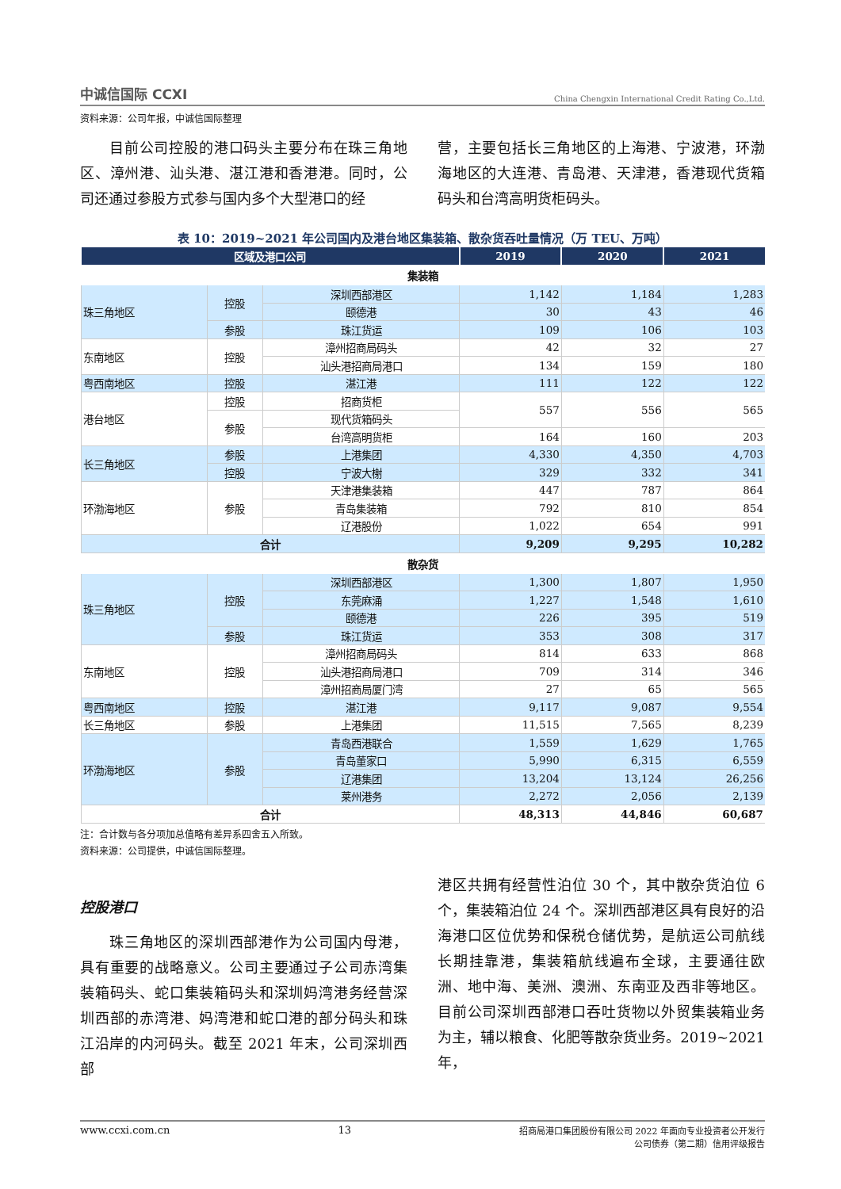中诚信国际 CCXI China Chengxin International Credit Rating Co.,Ltd.
资料来源：公司年报，中诚信国际整理
  目前公司控股的港口码头主要分布在珠三角地区、漳州港、汕头港、湛江港和香港港。同时，公司还通过参股方式参与国内多个大型港口的经
营，主要包括长三角地区的上海港、宁波港，环渤海地区的大连港、青岛港、天津港，香港现代货箱码头和台湾高明货柜码头。
表 10：2019~2021 年公司国内及港台地区集装箱、散杂货吞吐量情况（万 TEU、万吨）
| 区域及港口公司 | | | 2019 | 2020 | 2021 |
| --- | --- | --- | --- | --- | --- |
| 集装箱 | | | | | |
| 珠三角地区 | 控股 | 深圳西部港区 | 1,142 | 1,184 | 1,283 |
| | | 颐德港 | 30 | 43 | 46 |
| | 参股 | 珠江货运 | 109 | 106 | 103 |
| 东南地区 | 控股 | 漳州招商局码头 | 42 | 32 | 27 |
| | | 汕头港招商局港口 | 134 | 159 | 180 |
| 粤西南地区 | 控股 | 湛江港 | 111 | 122 | 122 |
| 港台地区 | 控股 | 招商货柜 | 557 | 556 | 565 |
| | 参股 | 现代货箱码头 | | | |
| | | 台湾高明货柜 | 164 | 160 | 203 |
| 长三角地区 | 参股 | 上港集团 | 4,330 | 4,350 | 4,703 |
| | 控股 | 宁波大榭 | 329 | 332 | 341 |
| 环渤海地区 | 参股 | 天津港集装箱 | 447 | 787 | 864 |
| | | 青岛集装箱 | 792 | 810 | 854 |
| | | 辽港股份 | 1,022 | 654 | 991 |
| 合计 | | | 9,209 | 9,295 | 10,282 |
| 散杂货 | | | | | |
| 珠三角地区 | 控股 | 深圳西部港区 | 1,300 | 1,807 | 1,950 |
| | | 东莞麻涌 | 1,227 | 1,548 | 1,610 |
| | | 颐德港 | 226 | 395 | 519 |
| | 参股 | 珠江货运 | 353 | 308 | 317 |
| 东南地区 | 控股 | 漳州招商局码头 | 814 | 633 | 868 |
| | | 汕头港招商局港口 | 709 | 314 | 346 |
| | | 漳州招商局厦门湾 | 27 | 65 | 565 |
| 粤西南地区 | 控股 | 湛江港 | 9,117 | 9,087 | 9,554 |
| 长三角地区 | 参股 | 上港集团 | 11,515 | 7,565 | 8,239 |
| 环渤海地区 | 参股 | 青岛西港联合 | 1,559 | 1,629 | 1,765 |
| | | 青岛董家口 | 5,990 | 6,315 | 6,559 |
| | | 辽港集团 | 13,204 | 13,124 | 26,256 |
| | | 莱州港务 | 2,272 | 2,056 | 2,139 |
| 合计 | | | 48,313 | 44,846 | 60,687 |
注：合计数与各分项加总值略有差异系四舍五入所致。
资料来源：公司提供，中诚信国际整理。
控股港口
  珠三角地区的深圳西部港作为公司国内母港，具有重要的战略意义。公司主要通过子公司赤湾集装箱码头、蛇口集装箱码头和深圳妈湾港务经营深圳西部的赤湾港、妈湾港和蛇口港的部分码头和珠江沿岸的内河码头。截至 2021 年末，公司深圳西部
港区共拥有经营性泊位 30 个，其中散杂货泊位 6 个，集装箱泊位 24 个。深圳西部港区具有良好的沿海港口区位优势和保税仓储优势，是航运公司航线长期挂靠港，集装箱航线遍布全球，主要通往欧洲、地中海、美洲、澳洲、东南亚及西非等地区。目前公司深圳西部港口吞吐货物以外贸集装箱业务为主，辅以粮食、化肥等散杂货业务。2019~2021 年，
www.ccxi.com.cn 13 招商局港口集团股份有限公司 2022 年面向专业投资者公开发行
公司债券（第二期）信用评级报告